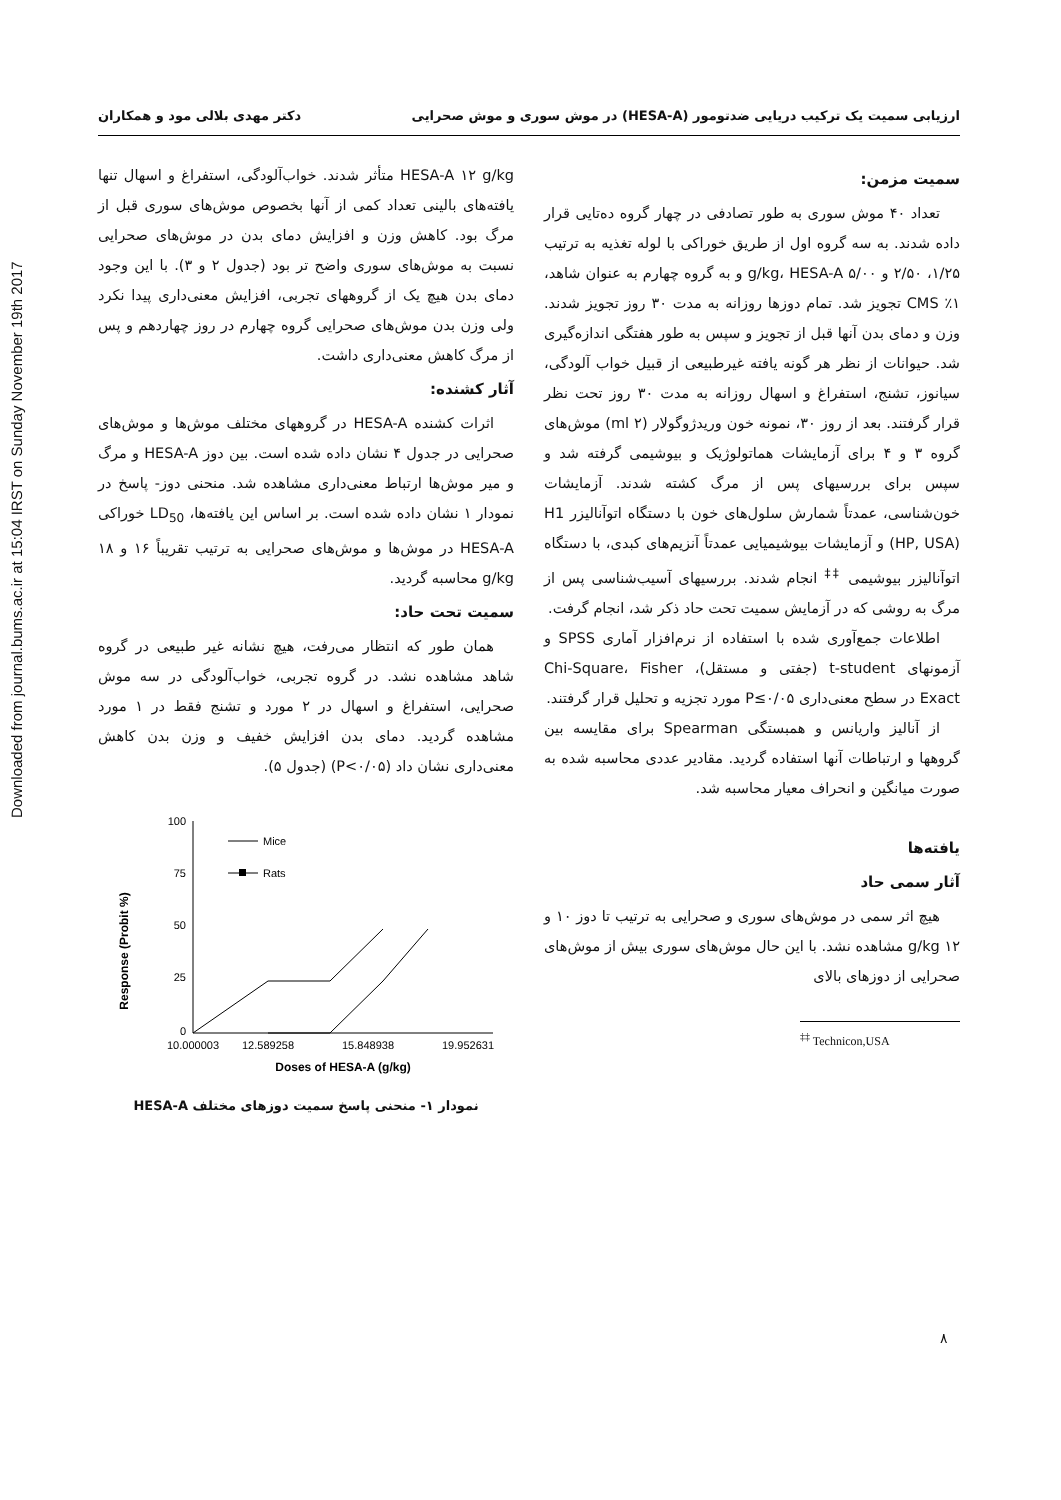Downloaded from journal.bums.ac.ir at 15:04 IRST on Sunday November 19th 2017
ارزیابی سمیت یک ترکیب دریایی ضدتومور (HESA-A) در موش سوری و موش صحرایی دکتر مهدی بلالی مود و همکاران
سمیت مزمن:
تعداد ۴۰ موش سوری به طور تصادفی در چهار گروه ده‌تایی قرار داده شدند. به سه گروه اول از طریق خوراکی با لوله تغذیه به ترتیب ۱/۲۵، ۲/۵۰ و ۵/۰۰ g/kg، HESA-A و به گروه چهارم به عنوان شاهد، ۱٪ CMS تجویز شد. تمام دوزها روزانه به مدت ۳۰ روز تجویز شدند. وزن و دمای بدن آنها قبل از تجویز و سپس به طور هفتگی اندازه‌گیری شد. حیوانات از نظر هر گونه یافته غیرطبیعی از قبیل خواب آلودگی، سیانوز، تشنج، استفراغ و اسهال روزانه به مدت ۳۰ روز تحت نظر قرار گرفتند. بعد از روز ۳۰، نمونه خون وریدژوگولار (۲ ml) موش‌های گروه ۳ و ۴ برای آزمایشات هماتولوژیک و بیوشیمی گرفته شد و سپس برای بررسیهای پس از مرگ کشته شدند. آزمایشات خون‌شناسی، عمدتاً شمارش سلول‌های خون با دستگاه اتوآنالیزر H1 (HP, USA) و آزمایشات بیوشیمیایی عمدتاً آنزیم‌های کبدی، با دستگاه اتوآنالیزر بیوشیمی <sup>‡‡</sup> انجام شدند. بررسیهای آسیب‌شناسی پس از مرگ به روشی که در آزمایش سمیت تحت حاد ذکر شد، انجام گرفت.
اطلاعات جمع‌آوری شده با استفاده از نرم‌افزار آماری SPSS و آزمونهای t-student (جفتی و مستقل)، Chi-Square، Fisher Exact در سطح معنی‌داری P≤۰/۰۵ مورد تجزیه و تحلیل قرار گرفتند.
از آنالیز واریانس و همبستگی Spearman برای مقایسه بین گروهها و ارتباطات آنها استفاده گردید. مقادیر عددی محاسبه شده به صورت میانگین و انحراف معیار محاسبه شد.
یافته‌ها
آثار سمی حاد
هیچ اثر سمی در موش‌های سوری و صحرایی به ترتیب تا دوز ۱۰ و ۱۲ g/kg مشاهده نشد. با این حال موش‌های سوری بیش از موش‌های صحرایی از دوزهای بالای
<sup>‡‡</sup> Technicon,USA
HESA-A ۱۲ g/kg متأثر شدند. خواب‌آلودگی، استفراغ و اسهال تنها یافته‌های بالینی تعداد کمی از آنها بخصوص موش‌های سوری قبل از مرگ بود. کاهش وزن و افزایش دمای بدن در موش‌های صحرایی نسبت به موش‌های سوری واضح تر بود (جدول ۲ و ۳). با این وجود دمای بدن هیچ یک از گروههای تجربی، افزایش معنی‌داری پیدا نکرد ولی وزن بدن موش‌های صحرایی گروه چهارم در روز چهاردهم و پس از مرگ کاهش معنی‌داری داشت.
آثار کشنده:
اثرات کشنده HESA-A در گروههای مختلف موش‌ها و موش‌های صحرایی در جدول ۴ نشان داده شده است. بین دوز HESA-A و مرگ و میر موش‌ها ارتباط معنی‌داری مشاهده شد. منحنی دوز- پاسخ در نمودار ۱ نشان داده شده است. بر اساس این یافته‌ها، LD<sub>50</sub> خوراکی HESA-A در موش‌ها و موش‌های صحرایی به ترتیب تقریباً ۱۶ و ۱۸ g/kg محاسبه گردید.
سمیت تحت حاد:
همان طور که انتظار می‌رفت، هیچ نشانه غیر طبیعی در گروه شاهد مشاهده نشد. در گروه تجربی، خواب‌آلودگی در سه موش صحرایی، استفراغ و اسهال در ۲ مورد و تشنج فقط در ۱ مورد مشاهده گردید. دمای بدن افزایش خفیف و وزن بدن کاهش معنی‌داری نشان داد (P<۰/۰۵) (جدول ۵).
Response (Probit %)
100
75
50
25
0
Mice
Rats
10.000003
12.589258
15.848938
19.952631
Doses of HESA-A (g/kg)
نمودار ۱- منحنی پاسخ سمیت دوزهای مختلف HESA-A
۸